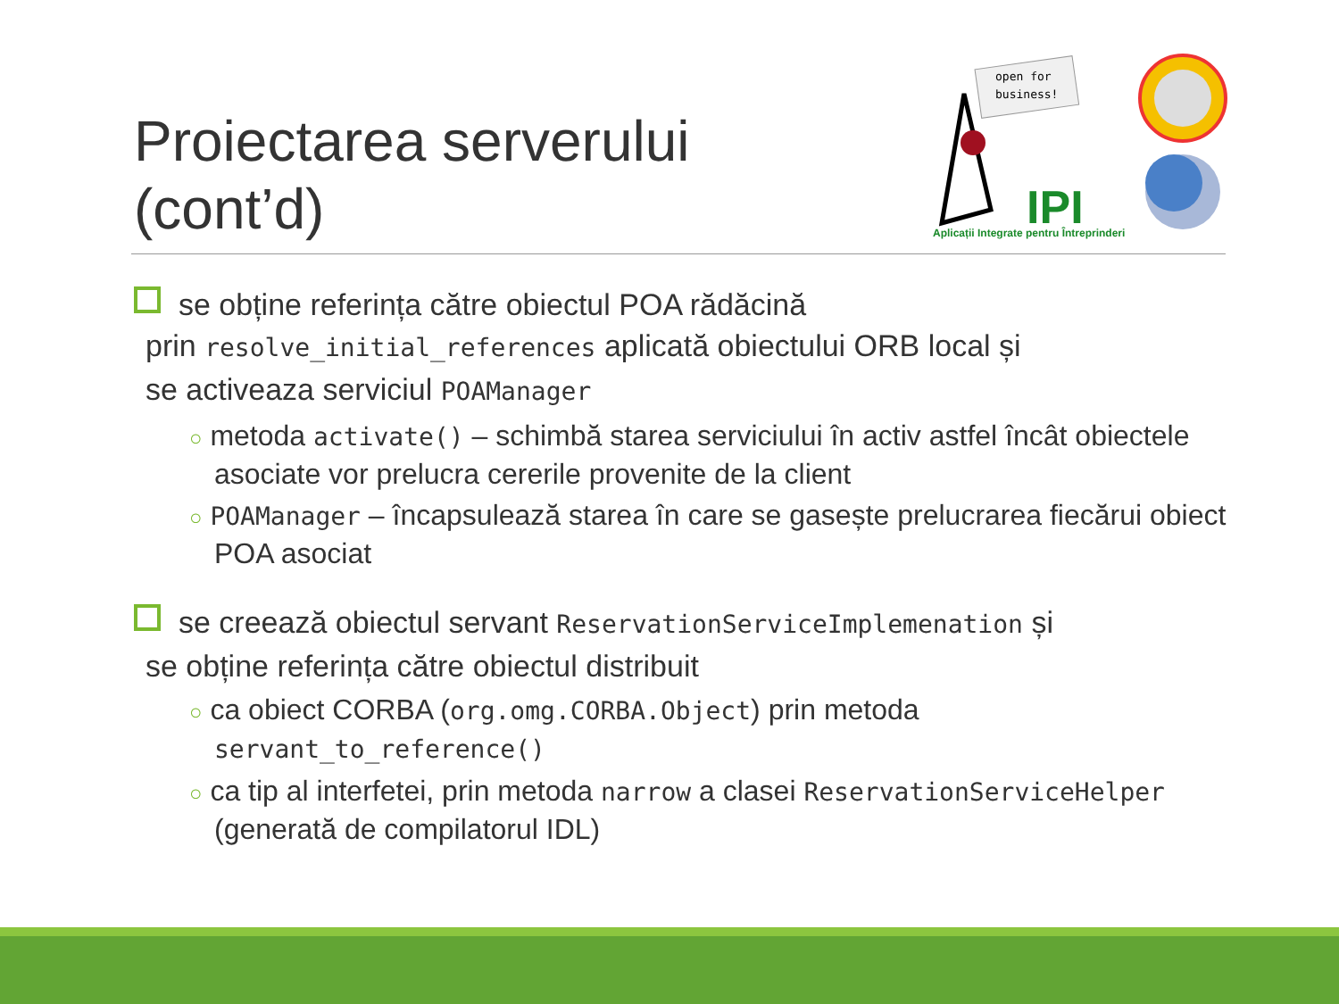Proiectarea serverului
(cont’d)
open for
business!
IPI
Aplicații Integrate pentru Întreprinderi
se obține referința către obiectul POA rădăcină
prin resolve_initial_references aplicată obiectului ORB local și
se activeaza serviciul POAManager
○ metoda activate() – schimbă starea serviciului în activ astfel încât obiectele asociate vor prelucra cererile provenite de la client
○ POAManager – încapsulează starea în care se gasește prelucrarea fiecărui obiect POA asociat
se creează obiectul servant ReservationServiceImplemenation și
se obține referința către obiectul distribuit
○ ca obiect CORBA (org.omg.CORBA.Object) prin metoda servant_to_reference()
○ ca tip al interfetei, prin metoda narrow a clasei ReservationServiceHelper (generată de compilatorul IDL)